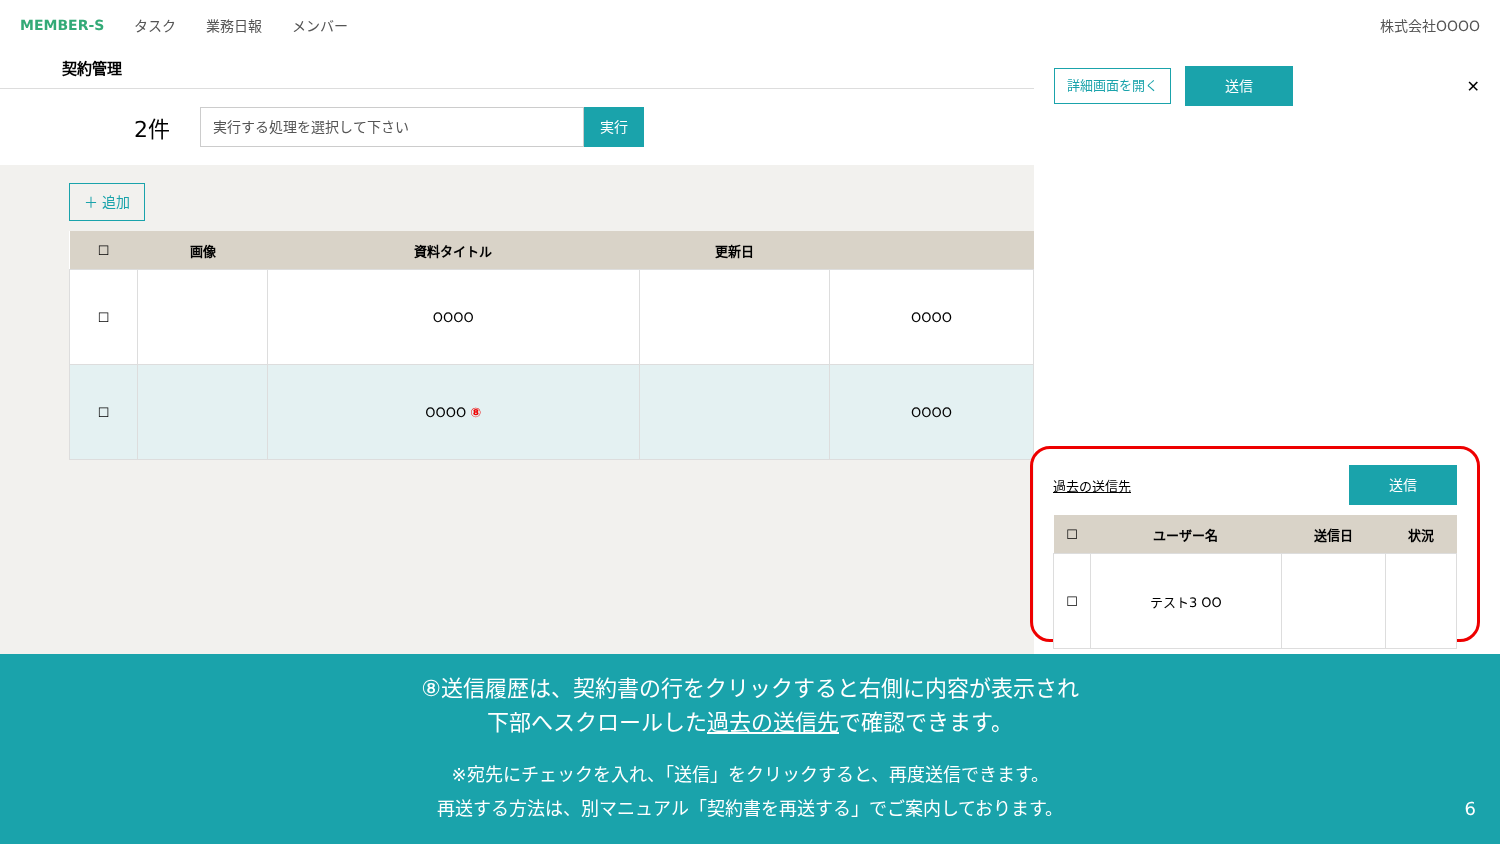MEMBER-S タスク 業務日報 メンバー 株式会社OOOO
契約管理
2件
実行する処理を選択して下さい
実行
＋ 追加
| ☐ | 画像 | 資料タイトル | 更新日 | |
| --- | --- | --- | --- | --- |
| ☐ | | OOOO | | OOOO |
| ☐ | | OOOO ⑧ | | OOOO |
詳細画面を開く 送信 ✕
過去の送信先 送信
| ☐ | ユーザー名 | 送信日 | 状況 |
| --- | --- | --- | --- |
| ☐ | テスト3 OO | | |
⑧送信履歴は、契約書の行をクリックすると右側に内容が表示され
下部へスクロールした過去の送信先で確認できます。
※宛先にチェックを入れ、「送信」をクリックすると、再度送信できます。
再送する方法は、別マニュアル「契約書を再送する」でご案内しております。 6